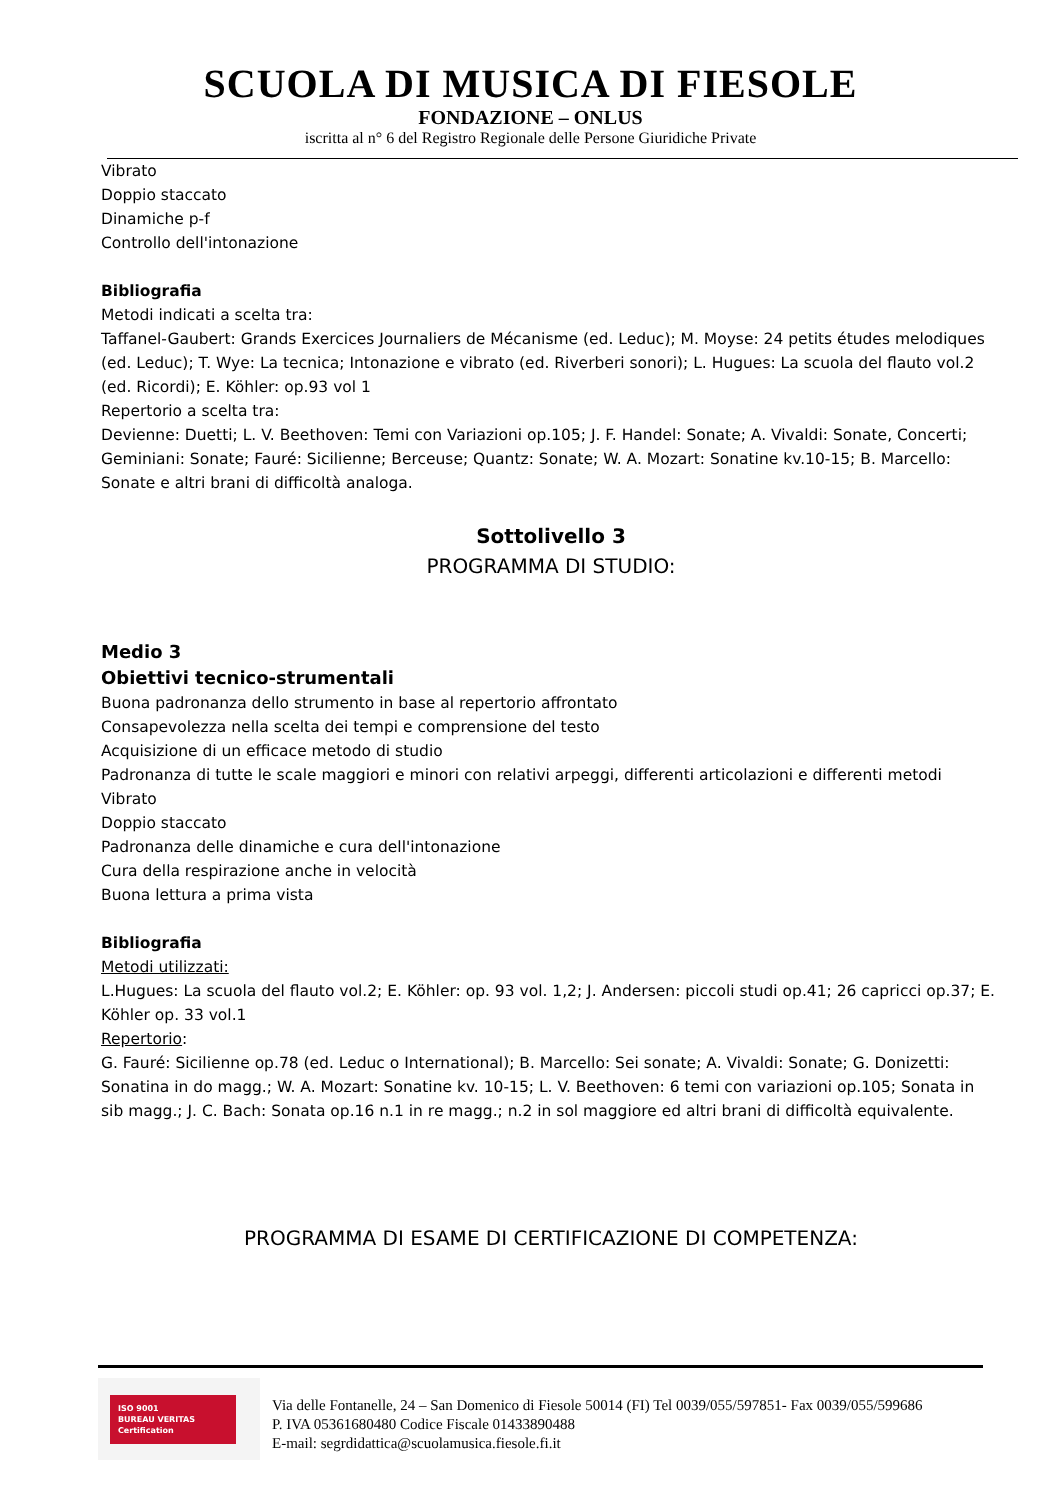SCUOLA DI MUSICA DI FIESOLE
FONDAZIONE – ONLUS
iscritta al n° 6 del Registro Regionale delle Persone Giuridiche Private
Vibrato
Doppio staccato
Dinamiche p-f
Controllo dell'intonazione
Bibliografia
Metodi indicati a scelta tra:
Taffanel-Gaubert: Grands Exercices Journaliers de Mécanisme (ed. Leduc); M. Moyse: 24 petits études melodiques (ed. Leduc); T. Wye: La tecnica; Intonazione e vibrato (ed. Riverberi sonori); L. Hugues: La scuola del flauto vol.2 (ed. Ricordi); E. Köhler: op.93 vol 1
Repertorio a scelta tra:
Devienne: Duetti; L. V. Beethoven: Temi con Variazioni op.105; J. F. Handel: Sonate; A. Vivaldi: Sonate, Concerti; Geminiani: Sonate; Fauré: Sicilienne; Berceuse; Quantz: Sonate; W. A. Mozart: Sonatine kv.10-15; B. Marcello: Sonate e altri brani di difficoltà analoga.
Sottolivello 3
PROGRAMMA DI STUDIO:
Medio 3
Obiettivi tecnico-strumentali
Buona padronanza dello strumento in base al repertorio affrontato
Consapevolezza nella scelta dei tempi e comprensione del testo
Acquisizione di un efficace metodo di studio
Padronanza di tutte le scale maggiori e minori con relativi arpeggi, differenti articolazioni e differenti metodi
Vibrato
Doppio staccato
Padronanza delle dinamiche e cura dell'intonazione
Cura della respirazione anche in velocità
Buona lettura a prima vista
Bibliografia
Metodi utilizzati:
L.Hugues: La scuola del flauto vol.2; E. Köhler: op. 93 vol. 1,2; J. Andersen: piccoli studi op.41; 26 capricci op.37; E. Köhler op. 33 vol.1
Repertorio:
G. Fauré: Sicilienne op.78 (ed. Leduc o International); B. Marcello: Sei sonate; A. Vivaldi: Sonate; G. Donizetti: Sonatina in do magg.; W. A. Mozart: Sonatine kv. 10-15; L. V. Beethoven: 6 temi con variazioni op.105; Sonata in sib magg.; J. C. Bach: Sonata op.16 n.1 in re magg.; n.2 in sol maggiore ed altri brani di difficoltà equivalente.
PROGRAMMA DI ESAME DI CERTIFICAZIONE DI COMPETENZA:
ISO 9001
BUREAU VERITAS
Certification
Via delle Fontanelle, 24 – San Domenico di Fiesole 50014 (FI) Tel 0039/055/597851- Fax 0039/055/599686
P. IVA 05361680480 Codice Fiscale 01433890488
E-mail: segrdidattica@scuolamusica.fiesole.fi.it